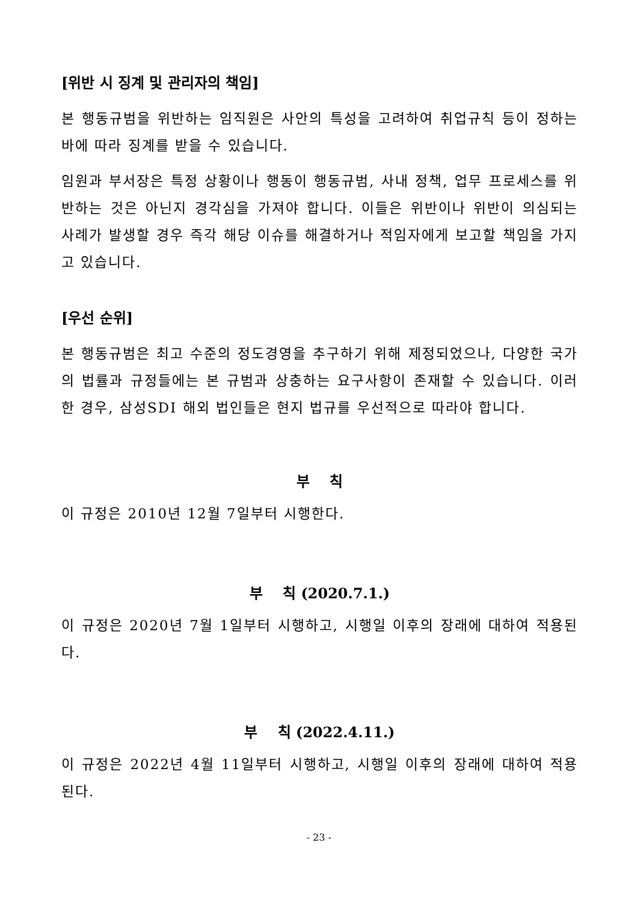[위반 시 징계 및 관리자의 책임]
본 행동규범을 위반하는 임직원은 사안의 특성을 고려하여 취업규칙 등이 정하는 바에 따라 징계를 받을 수 있습니다.
임원과 부서장은 특정 상황이나 행동이 행동규범, 사내 정책, 업무 프로세스를 위반하는 것은 아닌지 경각심을 가져야 합니다. 이들은 위반이나 위반이 의심되는 사례가 발생할 경우 즉각 해당 이슈를 해결하거나 적임자에게 보고할 책임을 가지고 있습니다.
[우선 순위]
본 행동규범은 최고 수준의 정도경영을 추구하기 위해 제정되었으나, 다양한 국가의 법률과 규정들에는 본 규범과 상충하는 요구사항이 존재할 수 있습니다. 이러한 경우, 삼성SDI 해외 법인들은 현지 법규를 우선적으로 따라야 합니다.
부 칙
이 규정은 2010년 12월 7일부터 시행한다.
부 칙 (2020.7.1.)
이 규정은 2020년 7월 1일부터 시행하고, 시행일 이후의 장래에 대하여 적용된다.
부 칙 (2022.4.11.)
이 규정은 2022년 4월 11일부터 시행하고, 시행일 이후의 장래에 대하여 적용된다.
- 23 -